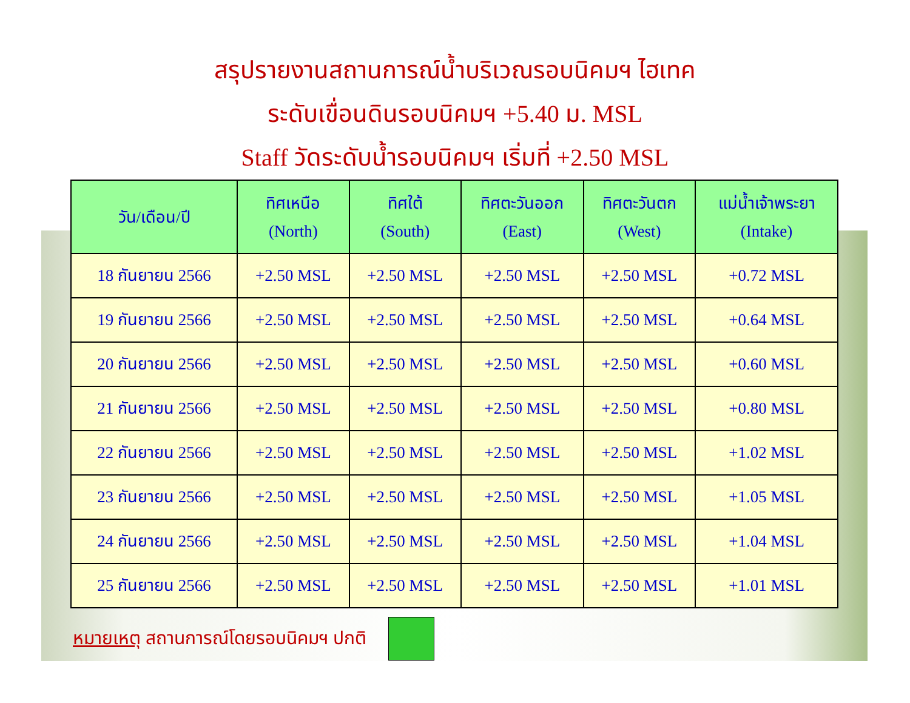สรุปรายงานสถานการณ์น้ำบริเวณรอบนิคมฯ ไฮเทค
ระดับเขื่อนดินรอบนิคมฯ +5.40 ม. MSL
Staff วัดระดับน้ำรอบนิคมฯ เริ่มที่ +2.50 MSL
| วัน/เดือน/ปี | ทิศเหนือ (North) | ทิศใต้ (South) | ทิศตะวันออก (East) | ทิศตะวันตก (West) | แม่น้ำเจ้าพระยา (Intake) |
| --- | --- | --- | --- | --- | --- |
| 18 กันยายน 2566 | +2.50 MSL | +2.50 MSL | +2.50 MSL | +2.50 MSL | +0.72 MSL |
| 19 กันยายน 2566 | +2.50 MSL | +2.50 MSL | +2.50 MSL | +2.50 MSL | +0.64 MSL |
| 20 กันยายน 2566 | +2.50 MSL | +2.50 MSL | +2.50 MSL | +2.50 MSL | +0.60 MSL |
| 21 กันยายน 2566 | +2.50 MSL | +2.50 MSL | +2.50 MSL | +2.50 MSL | +0.80 MSL |
| 22 กันยายน 2566 | +2.50 MSL | +2.50 MSL | +2.50 MSL | +2.50 MSL | +1.02 MSL |
| 23 กันยายน 2566 | +2.50 MSL | +2.50 MSL | +2.50 MSL | +2.50 MSL | +1.05 MSL |
| 24 กันยายน 2566 | +2.50 MSL | +2.50 MSL | +2.50 MSL | +2.50 MSL | +1.04 MSL |
| 25 กันยายน 2566 | +2.50 MSL | +2.50 MSL | +2.50 MSL | +2.50 MSL | +1.01 MSL |
หมายเหตุ สถานการณ์โดยรอบนิคมฯ ปกติ